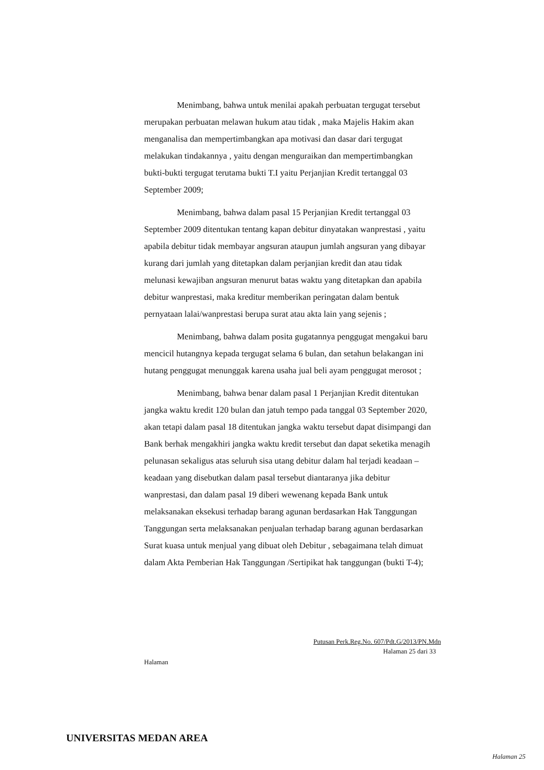Menimbang, bahwa untuk menilai apakah perbuatan tergugat tersebut merupakan perbuatan melawan hukum atau tidak , maka Majelis Hakim akan menganalisa dan mempertimbangkan apa motivasi dan dasar dari tergugat melakukan tindakannya , yaitu dengan menguraikan dan mempertimbangkan bukti-bukti tergugat terutama bukti T.I yaitu Perjanjian Kredit tertanggal 03 September 2009;
Menimbang, bahwa dalam pasal 15 Perjanjian Kredit tertanggal 03 September 2009 ditentukan tentang kapan debitur dinyatakan wanprestasi , yaitu apabila debitur tidak membayar angsuran ataupun jumlah angsuran yang dibayar kurang dari jumlah yang ditetapkan dalam perjanjian kredit dan atau tidak melunasi kewajiban angsuran menurut batas waktu yang ditetapkan dan apabila debitur wanprestasi, maka kreditur memberikan peringatan dalam bentuk pernyataan lalai/wanprestasi berupa surat atau akta lain yang sejenis ;
Menimbang, bahwa dalam posita gugatannya penggugat mengakui baru mencicil hutangnya kepada tergugat selama 6 bulan, dan setahun belakangan ini hutang penggugat menunggak karena usaha jual beli ayam penggugat merosot ;
Menimbang, bahwa benar dalam pasal 1 Perjanjian Kredit ditentukan jangka waktu kredit 120 bulan dan jatuh tempo pada tanggal 03 September 2020, akan tetapi dalam pasal 18 ditentukan jangka waktu tersebut dapat disimpangi dan Bank berhak mengakhiri jangka waktu kredit tersebut dan dapat seketika menagih pelunasan sekaligus atas seluruh sisa utang debitur dalam hal terjadi keadaan –keadaan yang disebutkan dalam pasal tersebut diantaranya jika debitur wanprestasi, dan dalam pasal 19 diberi wewenang kepada Bank untuk melaksanakan eksekusi terhadap barang agunan berdasarkan Hak Tanggungan Tanggungan serta melaksanakan penjualan terhadap barang agunan berdasarkan Surat kuasa untuk menjual yang dibuat oleh Debitur , sebagaimana telah dimuat dalam Akta Pemberian Hak Tanggungan /Sertipikat hak tanggungan (bukti T-4);
Putusan Perk.Reg.No. 607/Pdt.G/2013/PN.Mdn
Halaman 25 dari 33
Halaman
UNIVERSITAS MEDAN AREA
Halaman 25